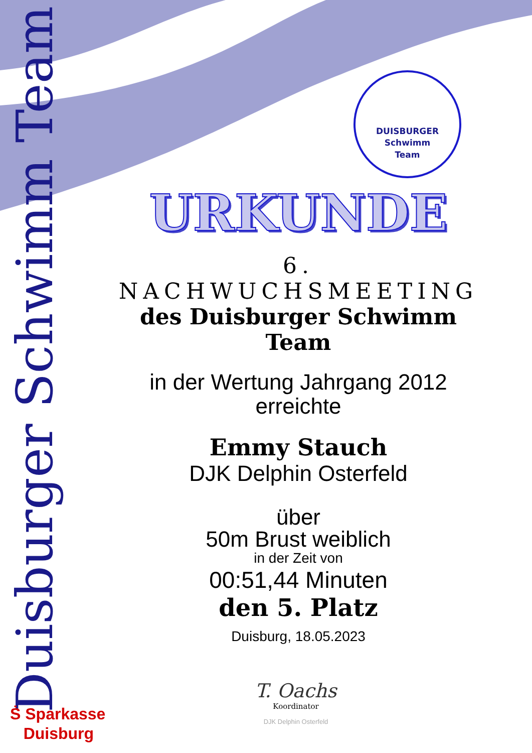Duisburger Schwimm Team
DUISBURGER
Schwimm
Team
URKUNDE
6. NACHWUCHSMEETING
des Duisburger Schwimm Team
in der Wertung Jahrgang 2012
erreichte
Emmy Stauch
DJK Delphin Osterfeld
über
50m Brust weiblich
in der Zeit von
00:51,44 Minuten
den 5. Platz
Duisburg, 18.05.2023
T. Oachs
Koordinator
DJK Delphin Osterfeld
Ṡ Sparkasse
Duisburg